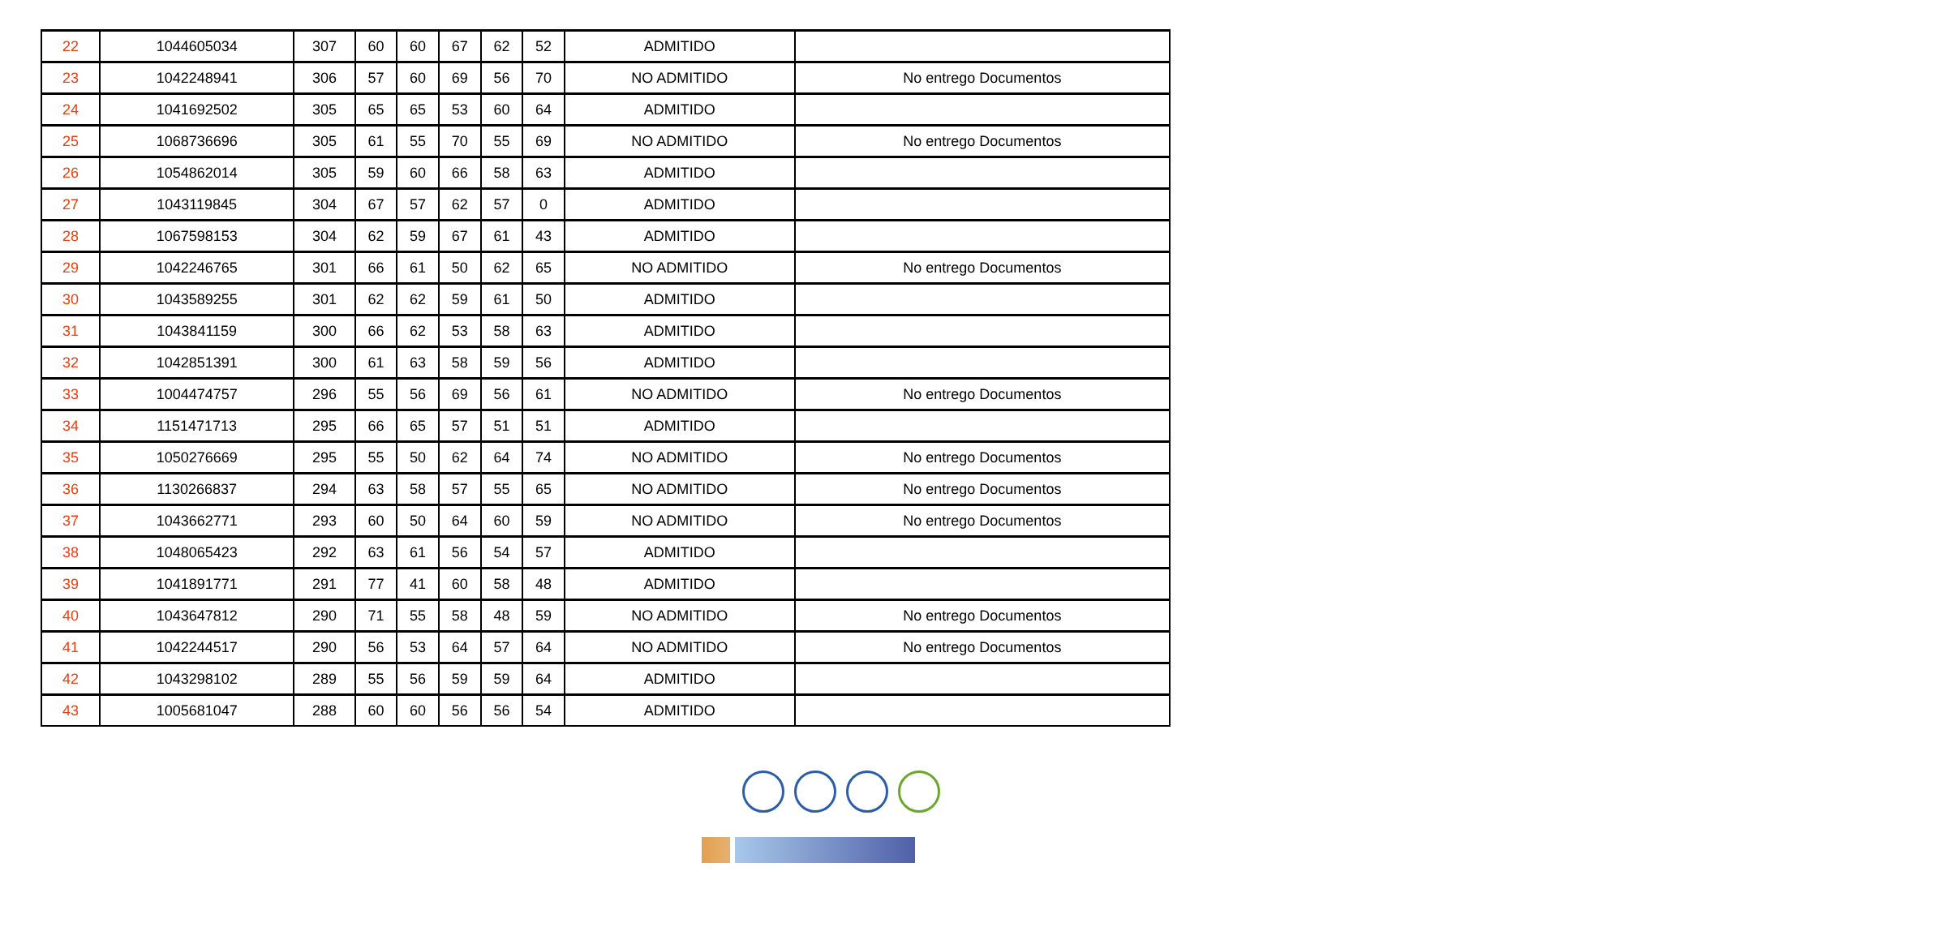| 22 | 1044605034 | 307 | 60 | 60 | 67 | 62 | 52 | ADMITIDO | |
| 23 | 1042248941 | 306 | 57 | 60 | 69 | 56 | 70 | NO ADMITIDO | No entrego Documentos |
| 24 | 1041692502 | 305 | 65 | 65 | 53 | 60 | 64 | ADMITIDO | |
| 25 | 1068736696 | 305 | 61 | 55 | 70 | 55 | 69 | NO ADMITIDO | No entrego Documentos |
| 26 | 1054862014 | 305 | 59 | 60 | 66 | 58 | 63 | ADMITIDO | |
| 27 | 1043119845 | 304 | 67 | 57 | 62 | 57 | 0 | ADMITIDO | |
| 28 | 1067598153 | 304 | 62 | 59 | 67 | 61 | 43 | ADMITIDO | |
| 29 | 1042246765 | 301 | 66 | 61 | 50 | 62 | 65 | NO ADMITIDO | No entrego Documentos |
| 30 | 1043589255 | 301 | 62 | 62 | 59 | 61 | 50 | ADMITIDO | |
| 31 | 1043841159 | 300 | 66 | 62 | 53 | 58 | 63 | ADMITIDO | |
| 32 | 1042851391 | 300 | 61 | 63 | 58 | 59 | 56 | ADMITIDO | |
| 33 | 1004474757 | 296 | 55 | 56 | 69 | 56 | 61 | NO ADMITIDO | No entrego Documentos |
| 34 | 1151471713 | 295 | 66 | 65 | 57 | 51 | 51 | ADMITIDO | |
| 35 | 1050276669 | 295 | 55 | 50 | 62 | 64 | 74 | NO ADMITIDO | No entrego Documentos |
| 36 | 1130266837 | 294 | 63 | 58 | 57 | 55 | 65 | NO ADMITIDO | No entrego Documentos |
| 37 | 1043662771 | 293 | 60 | 50 | 64 | 60 | 59 | NO ADMITIDO | No entrego Documentos |
| 38 | 1048065423 | 292 | 63 | 61 | 56 | 54 | 57 | ADMITIDO | |
| 39 | 1041891771 | 291 | 77 | 41 | 60 | 58 | 48 | ADMITIDO | |
| 40 | 1043647812 | 290 | 71 | 55 | 58 | 48 | 59 | NO ADMITIDO | No entrego Documentos |
| 41 | 1042244517 | 290 | 56 | 53 | 64 | 57 | 64 | NO ADMITIDO | No entrego Documentos |
| 42 | 1043298102 | 289 | 55 | 56 | 59 | 59 | 64 | ADMITIDO | |
| 43 | 1005681047 | 288 | 60 | 60 | 56 | 56 | 54 | ADMITIDO | |